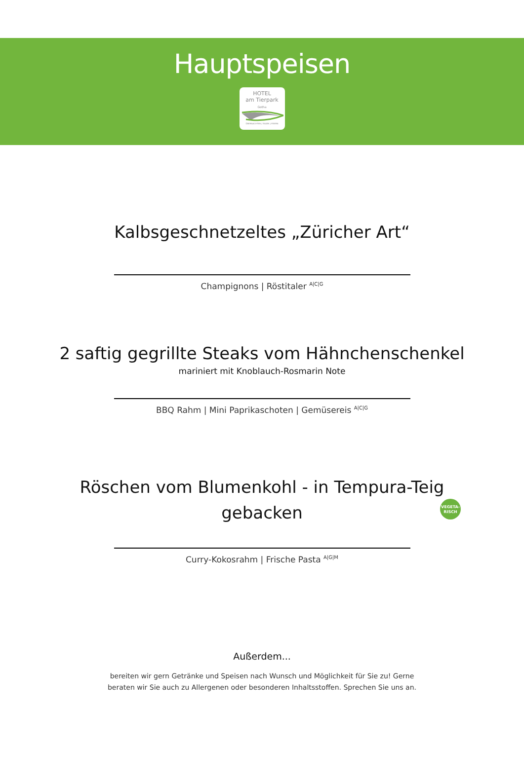Hauptspeisen
HOTEL
am Tierpark
Gotha
ÜBERNACHTEN | TAGEN | FEIERN
Kalbsgeschnetzeltes „Züricher Art“
Champignons | Röstitaler <sup>A|C|G</sup>
2 saftig gegrillte Steaks vom Hähnchenschenkel
mariniert mit Knoblauch-Rosmarin Note
BBQ Rahm | Mini Paprikaschoten | Gemüsereis <sup>A|C|G</sup>
Röschen vom Blumenkohl - in Tempura-Teig
gebacken
VEGETA-
RISCH
Curry-Kokosrahm | Frische Pasta <sup>A|G|M</sup>
Außerdem...
bereiten wir gern Getränke und Speisen nach Wunsch und Möglichkeit für Sie zu! Gerne beraten wir Sie auch zu Allergenen oder besonderen Inhaltsstoffen. Sprechen Sie uns an.